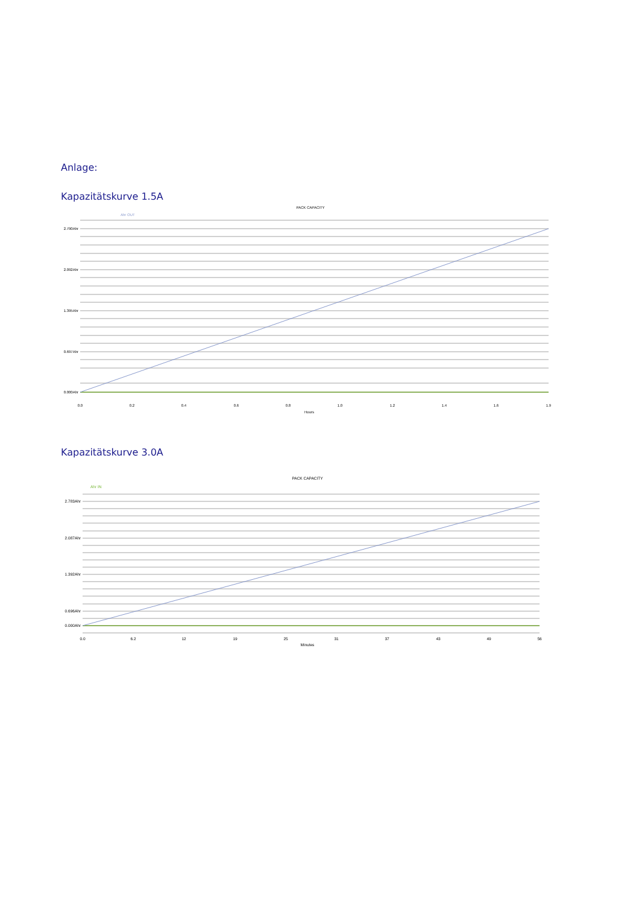Anlage:
Kapazitätskurve 1.5A
PACK CAPACITY
Ahr OUT
2.790Ahr
2.092Ahr
1.395Ahr
0.697Ahr
0.000Ahr
0.0
0.2
0.4
0.6
0.8
1.0
1.2
1.4
1.6
1.9
Hours
Kapazitätskurve 3.0A
PACK CAPACITY
Ahr IN
2.783Ahr
2.087Ahr
1.392Ahr
0.696Ahr
0.000Ahr
0.0
6.2
12
19
25
31
37
43
49
56
Minutes